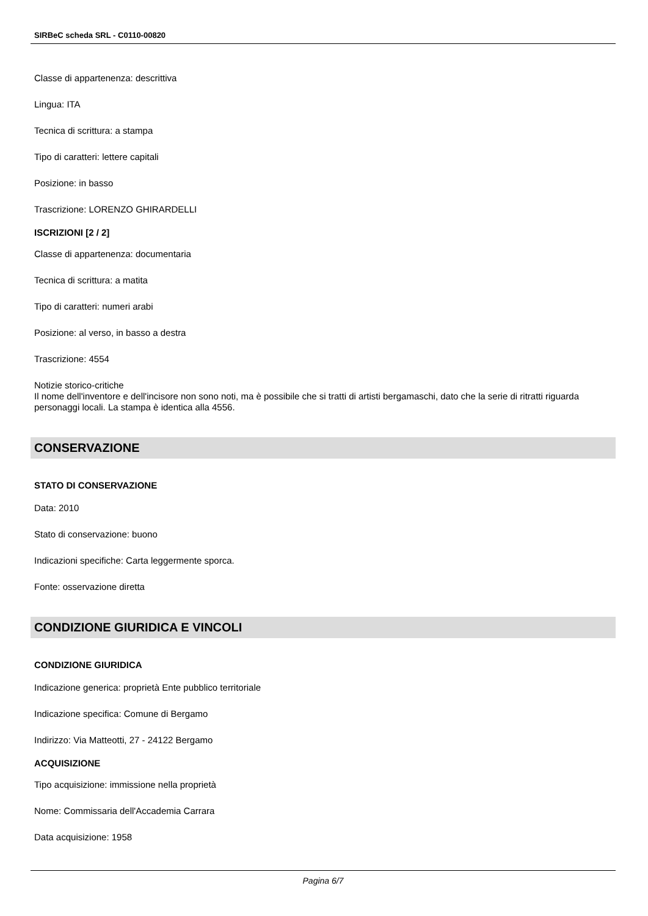SIRBeC scheda SRL - C0110-00820
Classe di appartenenza: descrittiva
Lingua: ITA
Tecnica di scrittura: a stampa
Tipo di caratteri: lettere capitali
Posizione: in basso
Trascrizione: LORENZO GHIRARDELLI
ISCRIZIONI [2 / 2]
Classe di appartenenza: documentaria
Tecnica di scrittura: a matita
Tipo di caratteri: numeri arabi
Posizione: al verso, in basso a destra
Trascrizione: 4554
Notizie storico-critiche
Il nome dell'inventore e dell'incisore non sono noti, ma è possibile che si tratti di artisti bergamaschi, dato che la serie di ritratti riguarda personaggi locali. La stampa è identica alla 4556.
CONSERVAZIONE
STATO DI CONSERVAZIONE
Data: 2010
Stato di conservazione: buono
Indicazioni specifiche: Carta leggermente sporca.
Fonte: osservazione diretta
CONDIZIONE GIURIDICA E VINCOLI
CONDIZIONE GIURIDICA
Indicazione generica: proprietà Ente pubblico territoriale
Indicazione specifica: Comune di Bergamo
Indirizzo: Via Matteotti, 27 - 24122 Bergamo
ACQUISIZIONE
Tipo acquisizione: immissione nella proprietà
Nome: Commissaria dell'Accademia Carrara
Data acquisizione: 1958
Pagina 6/7